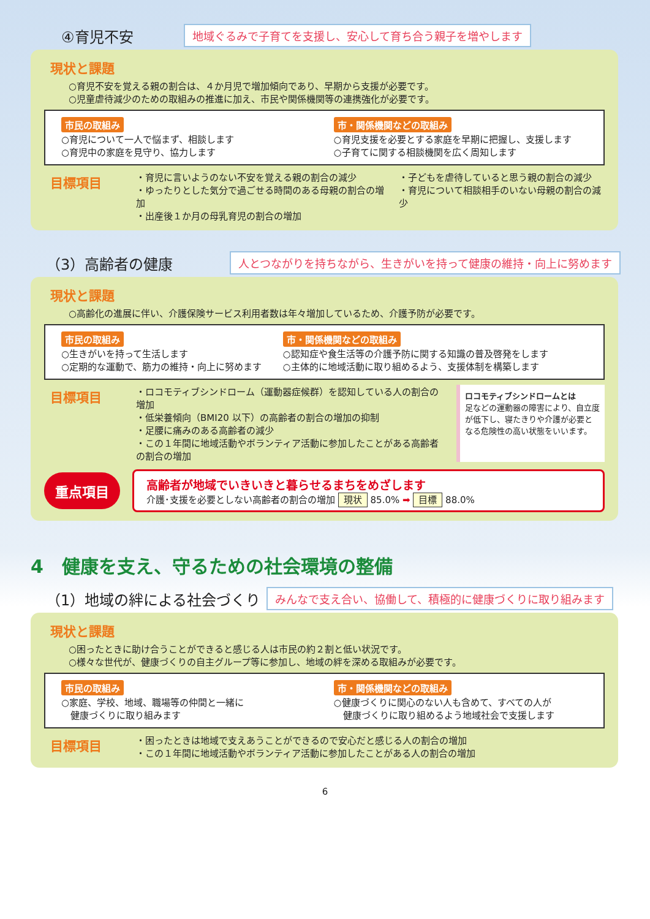④育児不安
地域ぐるみで子育てを支援し、安心して育ち合う親子を増やします
現状と課題
○育児不安を覚える親の割合は、４か月児で増加傾向であり、早期から支援が必要です。
○児童虐待減少のための取組みの推進に加え、市民や関係機関等の連携強化が必要です。
市民の取組み
○育児について一人で悩まず、相談します
○育児中の家庭を見守り、協力します
市・関係機関などの取組み
○育児支援を必要とする家庭を早期に把握し、支援します
○子育てに関する相談機関を広く周知します
目標項目
・育児に言いようのない不安を覚える親の割合の減少
・ゆったりとした気分で過ごせる時間のある母親の割合の増加
・出産後１か月の母乳育児の割合の増加
・子どもを虐待していると思う親の割合の減少
・育児について相談相手のいない母親の割合の減少
（3）高齢者の健康
人とつながりを持ちながら、生きがいを持って健康の維持・向上に努めます
現状と課題
○高齢化の進展に伴い、介護保険サービス利用者数は年々増加しているため、介護予防が必要です。
市民の取組み
○生きがいを持って生活します
○定期的な運動で、筋力の維持・向上に努めます
市・関係機関などの取組み
○認知症や食生活等の介護予防に関する知識の普及啓発をします
○主体的に地域活動に取り組めるよう、支援体制を構築します
目標項目
・ロコモティブシンドローム（運動器症候群）を認知している人の割合の増加
・低栄養傾向（BMI20 以下）の高齢者の割合の増加の抑制
・足腰に痛みのある高齢者の減少
・この１年間に地域活動やボランティア活動に参加したことがある高齢者の割合の増加
ロコモティブシンドロームとは
足などの運動器の障害により、自立度が低下し、寝たきりや介護が必要となる危険性の高い状態をいいます。
重点項目
高齢者が地域でいきいきと暮らせるまちをめざします
介護･支援を必要としない高齢者の割合の増加 現状 85.0% ➡ 目標 88.0%
4　健康を支え、守るための社会環境の整備
（1）地域の絆による社会づくり
みんなで支え合い、協働して、積極的に健康づくりに取り組みます
現状と課題
○困ったときに助け合うことができると感じる人は市民の約２割と低い状況です。
○様々な世代が、健康づくりの自主グループ等に参加し、地域の絆を深める取組みが必要です。
市民の取組み
○家庭、学校、地域、職場等の仲間と一緒に
　健康づくりに取り組みます
市・関係機関などの取組み
○健康づくりに関心のない人も含めて、すべての人が
　健康づくりに取り組めるよう地域社会で支援します
目標項目
・困ったときは地域で支えあうことができるので安心だと感じる人の割合の増加
・この１年間に地域活動やボランティア活動に参加したことがある人の割合の増加
6